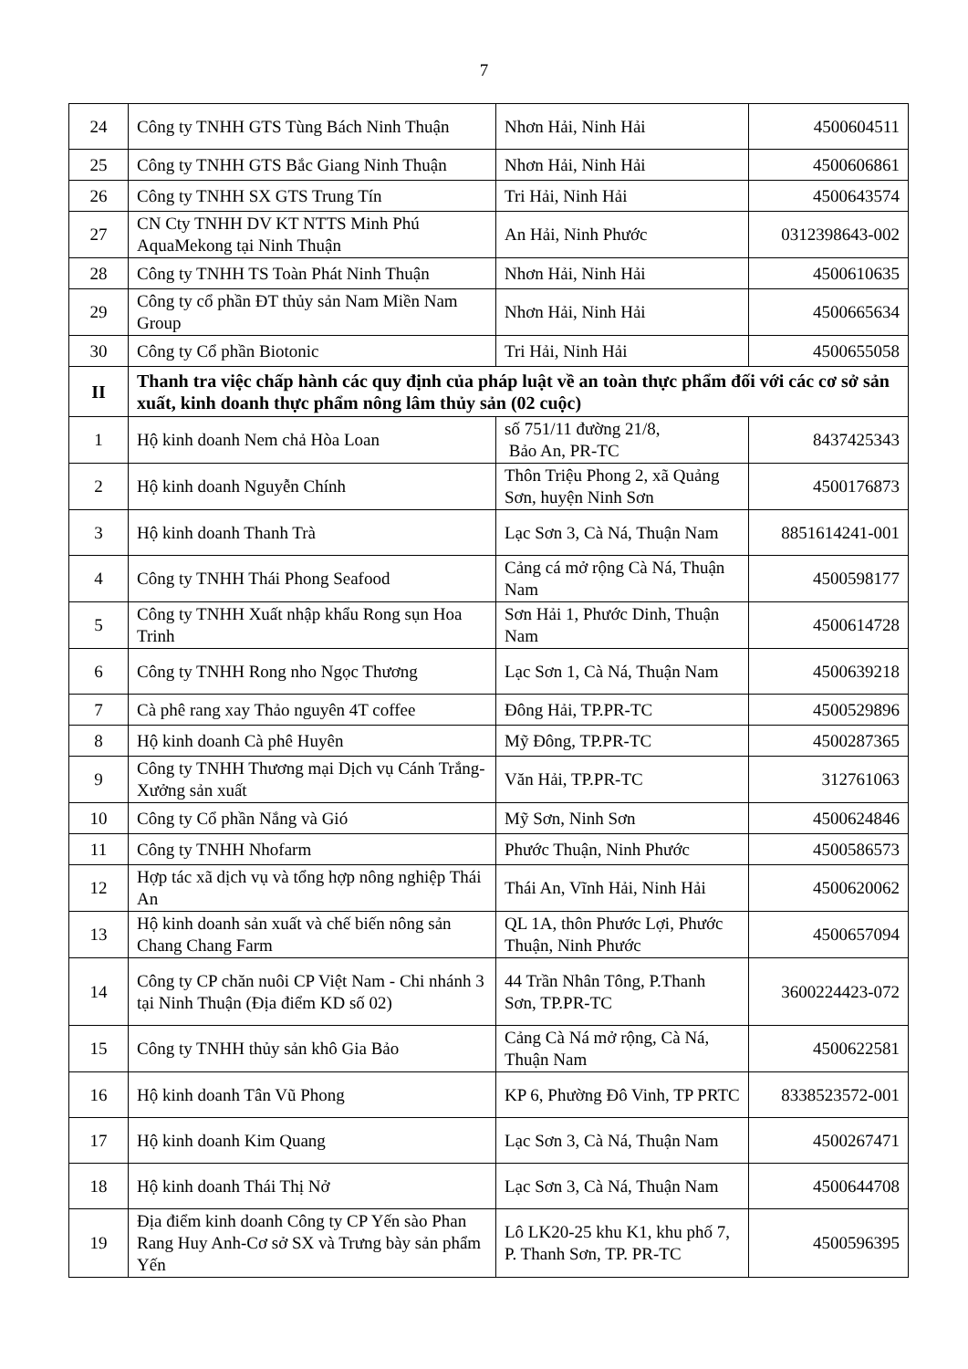7
| 24 | Công ty TNHH GTS Tùng Bách Ninh Thuận | Nhơn Hải, Ninh Hải | 4500604511 |
| 25 | Công ty TNHH GTS Bắc Giang Ninh Thuận | Nhơn Hải, Ninh Hải | 4500606861 |
| 26 | Công ty TNHH SX GTS Trung Tín | Tri Hải, Ninh Hải | 4500643574 |
| 27 | CN Cty TNHH DV KT NTTS Minh Phú AquaMekong tại Ninh Thuận | An Hải, Ninh Phước | 0312398643-002 |
| 28 | Công ty TNHH TS Toàn Phát Ninh Thuận | Nhơn Hải, Ninh Hải | 4500610635 |
| 29 | Công ty cổ phần ĐT thủy sản Nam Miền Nam Group | Nhơn Hải, Ninh Hải | 4500665634 |
| 30 | Công ty Cổ phần Biotonic | Tri Hải, Ninh Hải | 4500655058 |
| II | Thanh tra việc chấp hành các quy định của pháp luật về an toàn thực phẩm đối với các cơ sở sản xuất, kinh doanh thực phẩm nông lâm thủy sản (02 cuộc) | | |
| 1 | Hộ kinh doanh Nem chả Hòa Loan | số 751/11 đường 21/8, Bảo An, PR-TC | 8437425343 |
| 2 | Hộ kinh doanh Nguyễn Chính | Thôn Triệu Phong 2, xã Quảng Sơn, huyện Ninh Sơn | 4500176873 |
| 3 | Hộ kinh doanh Thanh Trà | Lạc Sơn 3, Cà Ná, Thuận Nam | 8851614241-001 |
| 4 | Công ty TNHH Thái Phong Seafood | Cảng cá mở rộng Cà Ná, Thuận Nam | 4500598177 |
| 5 | Công ty TNHH Xuất nhập khẩu Rong sụn Hoa Trinh | Sơn Hải 1, Phước Dinh, Thuận Nam | 4500614728 |
| 6 | Công ty TNHH Rong nho Ngọc Thương | Lạc Sơn 1, Cà Ná, Thuận Nam | 4500639218 |
| 7 | Cà phê rang xay Thảo nguyên 4T coffee | Đông Hải, TP.PR-TC | 4500529896 |
| 8 | Hộ kinh doanh Cà phê Huyên | Mỹ Đông, TP.PR-TC | 4500287365 |
| 9 | Công ty TNHH Thương mại Dịch vụ Cánh Trắng-Xưởng sản xuất | Văn Hải, TP.PR-TC | 312761063 |
| 10 | Công ty Cổ phần Nắng và Gió | Mỹ Sơn, Ninh Sơn | 4500624846 |
| 11 | Công ty TNHH Nhofarm | Phước Thuận, Ninh Phước | 4500586573 |
| 12 | Hợp tác xã dịch vụ và tổng hợp nông nghiệp Thái An | Thái An, Vĩnh Hải, Ninh Hải | 4500620062 |
| 13 | Hộ kinh doanh sản xuất và chế biến nông sản Chang Chang Farm | QL 1A, thôn Phước Lợi, Phước Thuận, Ninh Phước | 4500657094 |
| 14 | Công ty CP chăn nuôi CP Việt Nam - Chi nhánh 3 tại Ninh Thuận (Địa điểm KD số 02) | 44 Trần Nhân Tông, P.Thanh Sơn, TP.PR-TC | 3600224423-072 |
| 15 | Công ty TNHH thủy sản khô Gia Bảo | Cảng Cà Ná mở rộng, Cà Ná, Thuận Nam | 4500622581 |
| 16 | Hộ kinh doanh Tân Vũ Phong | KP 6, Phường Đô Vinh, TP PRTC | 8338523572-001 |
| 17 | Hộ kinh doanh Kim Quang | Lạc Sơn 3, Cà Ná, Thuận Nam | 4500267471 |
| 18 | Hộ kinh doanh Thái Thị Nở | Lạc Sơn 3, Cà Ná, Thuận Nam | 4500644708 |
| 19 | Địa điểm kinh doanh Công ty CP Yến sào Phan Rang Huy Anh-Cơ sở SX và Trưng bày sản phẩm Yến | Lô LK20-25 khu K1, khu phố 7, P. Thanh Sơn, TP. PR-TC | 4500596395 |